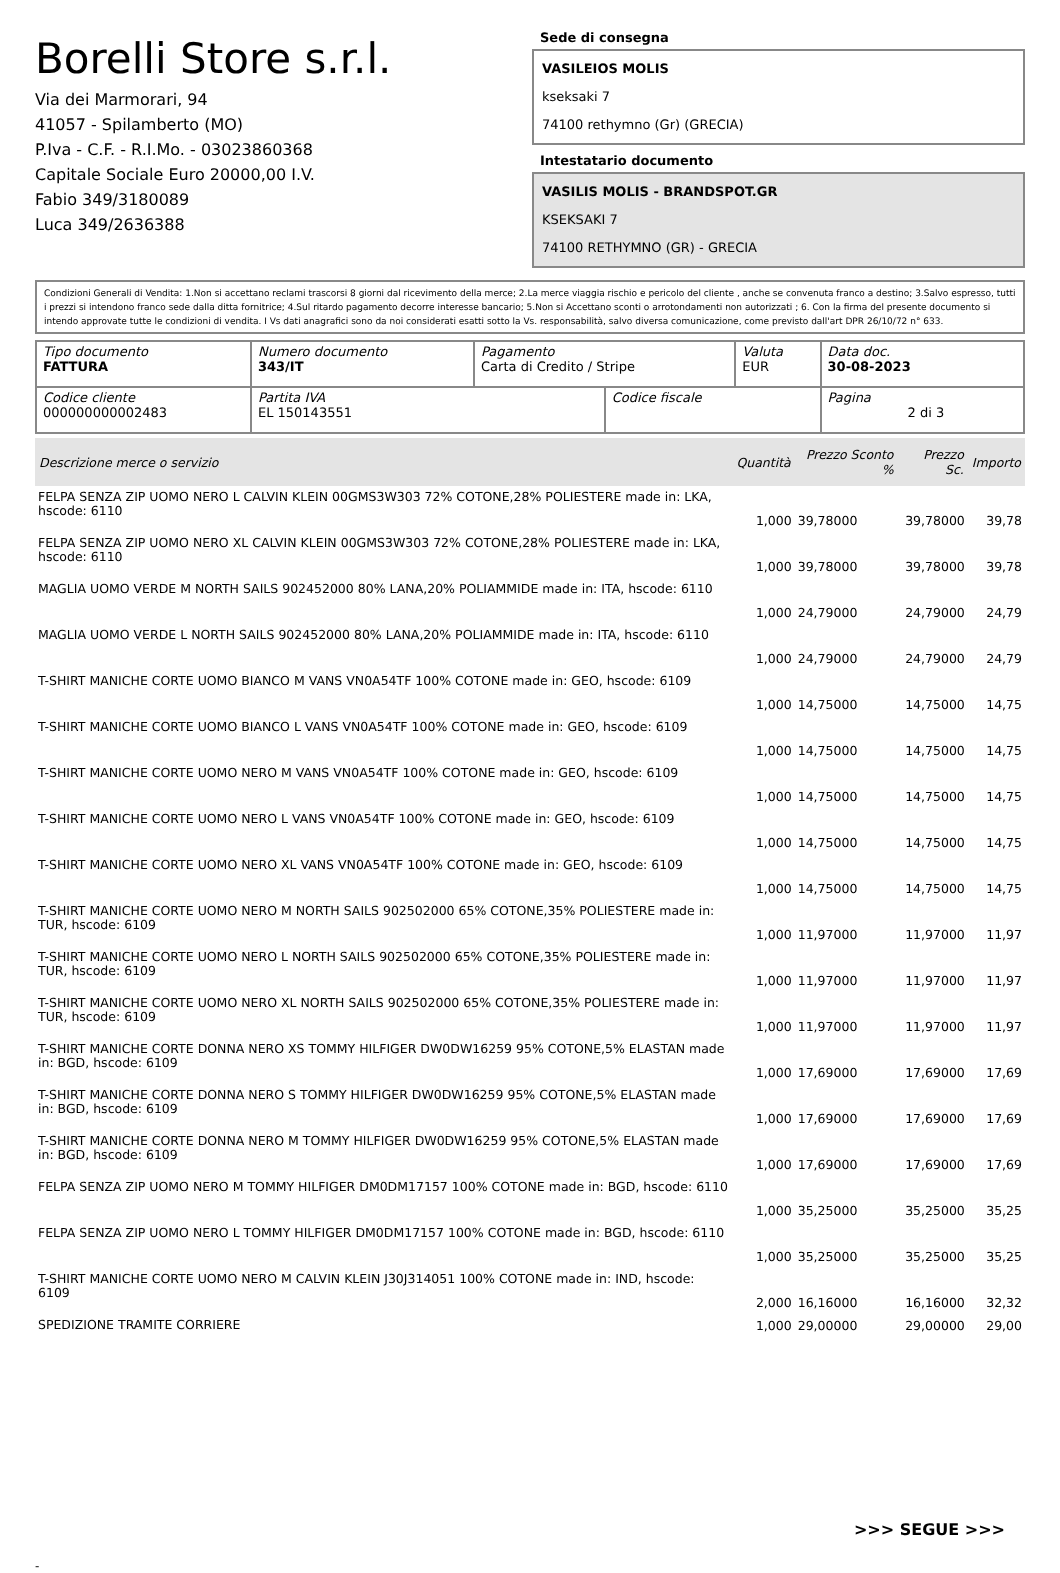Borelli Store s.r.l.
Via dei Marmorari, 94
41057 - Spilamberto (MO)
P.Iva - C.F. - R.I.Mo. - 03023860368
Capitale Sociale Euro 20000,00 I.V.
Fabio 349/3180089
Luca 349/2636388
Sede di consegna
VASILEIOS MOLIS
kseksaki 7
74100 rethymno (Gr) (GRECIA)
Intestatario documento
VASILIS MOLIS - BRANDSPOT.GR
KSEKSAKI 7
74100 RETHYMNO (GR) - GRECIA
Condizioni Generali di Vendita: 1.Non si accettano reclami trascorsi 8 giorni dal ricevimento della merce; 2.La merce viaggia rischio e pericolo del cliente , anche se convenuta franco a destino; 3.Salvo espresso, tutti i prezzi si intendono franco sede dalla ditta fornitrice; 4.Sul ritardo pagamento decorre interesse bancario; 5.Non si Accettano sconti o arrotondamenti non autorizzati ; 6. Con la firma del presente documento si intendo approvate tutte le condizioni di vendita. I Vs dati anagrafici sono da noi considerati esatti sotto la Vs. responsabilità, salvo diversa comunicazione, come previsto dall'art DPR 26/10/72 n° 633.
| Tipo documento FATTURA | Numero documento 343/IT | Pagamento Carta di Credito / Stripe | | Valuta EUR | Data doc. 30-08-2023 |
| Codice cliente 000000000002483 | Partita IVA EL 150143551 | | Codice fiscale | | Pagina 2 di 3 |
| Descrizione merce o servizio | Quantità | Prezzo Sconto % | Prezzo Sc. | Importo |
| --- | --- | --- | --- | --- |
| FELPA SENZA ZIP UOMO NERO L CALVIN KLEIN 00GMS3W303 72% COTONE,28% POLIESTERE made in: LKA, hscode: 6110 | 1,000 | 39,78000 | 39,78000 | 39,78 |
| FELPA SENZA ZIP UOMO NERO XL CALVIN KLEIN 00GMS3W303 72% COTONE,28% POLIESTERE made in: LKA, hscode: 6110 | 1,000 | 39,78000 | 39,78000 | 39,78 |
| MAGLIA UOMO VERDE M NORTH SAILS 902452000 80% LANA,20% POLIAMMIDE made in: ITA, hscode: 6110 | 1,000 | 24,79000 | 24,79000 | 24,79 |
| MAGLIA UOMO VERDE L NORTH SAILS 902452000 80% LANA,20% POLIAMMIDE made in: ITA, hscode: 6110 | 1,000 | 24,79000 | 24,79000 | 24,79 |
| T-SHIRT MANICHE CORTE UOMO BIANCO M VANS VN0A54TF 100% COTONE made in: GEO, hscode: 6109 | 1,000 | 14,75000 | 14,75000 | 14,75 |
| T-SHIRT MANICHE CORTE UOMO BIANCO L VANS VN0A54TF 100% COTONE made in: GEO, hscode: 6109 | 1,000 | 14,75000 | 14,75000 | 14,75 |
| T-SHIRT MANICHE CORTE UOMO NERO M VANS VN0A54TF 100% COTONE made in: GEO, hscode: 6109 | 1,000 | 14,75000 | 14,75000 | 14,75 |
| T-SHIRT MANICHE CORTE UOMO NERO L VANS VN0A54TF 100% COTONE made in: GEO, hscode: 6109 | 1,000 | 14,75000 | 14,75000 | 14,75 |
| T-SHIRT MANICHE CORTE UOMO NERO XL VANS VN0A54TF 100% COTONE made in: GEO, hscode: 6109 | 1,000 | 14,75000 | 14,75000 | 14,75 |
| T-SHIRT MANICHE CORTE UOMO NERO M NORTH SAILS 902502000 65% COTONE,35% POLIESTERE made in: TUR, hscode: 6109 | 1,000 | 11,97000 | 11,97000 | 11,97 |
| T-SHIRT MANICHE CORTE UOMO NERO L NORTH SAILS 902502000 65% COTONE,35% POLIESTERE made in: TUR, hscode: 6109 | 1,000 | 11,97000 | 11,97000 | 11,97 |
| T-SHIRT MANICHE CORTE UOMO NERO XL NORTH SAILS 902502000 65% COTONE,35% POLIESTERE made in: TUR, hscode: 6109 | 1,000 | 11,97000 | 11,97000 | 11,97 |
| T-SHIRT MANICHE CORTE DONNA NERO XS TOMMY HILFIGER DW0DW16259 95% COTONE,5% ELASTAN made in: BGD, hscode: 6109 | 1,000 | 17,69000 | 17,69000 | 17,69 |
| T-SHIRT MANICHE CORTE DONNA NERO S TOMMY HILFIGER DW0DW16259 95% COTONE,5% ELASTAN made in: BGD, hscode: 6109 | 1,000 | 17,69000 | 17,69000 | 17,69 |
| T-SHIRT MANICHE CORTE DONNA NERO M TOMMY HILFIGER DW0DW16259 95% COTONE,5% ELASTAN made in: BGD, hscode: 6109 | 1,000 | 17,69000 | 17,69000 | 17,69 |
| FELPA SENZA ZIP UOMO NERO M TOMMY HILFIGER DM0DM17157 100% COTONE made in: BGD, hscode: 6110 | 1,000 | 35,25000 | 35,25000 | 35,25 |
| FELPA SENZA ZIP UOMO NERO L TOMMY HILFIGER DM0DM17157 100% COTONE made in: BGD, hscode: 6110 | 1,000 | 35,25000 | 35,25000 | 35,25 |
| T-SHIRT MANICHE CORTE UOMO NERO M CALVIN KLEIN J30J314051 100% COTONE made in: IND, hscode: 6109 | 2,000 | 16,16000 | 16,16000 | 32,32 |
| SPEDIZIONE TRAMITE CORRIERE | 1,000 | 29,00000 | 29,00000 | 29,00 |
>>> SEGUE >>>
-